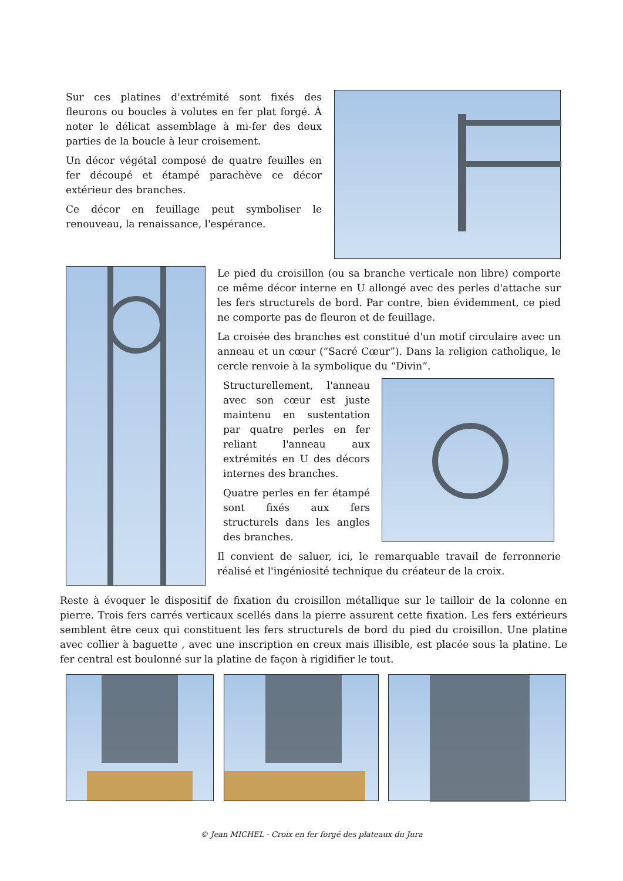Sur ces platines d'extrémité sont fixés des fleurons ou boucles à volutes en fer plat forgé. À noter le délicat assemblage à mi-fer des deux parties de la boucle à leur croisement.
Un décor végétal composé de quatre feuilles en fer découpé et étampé parachève ce décor extérieur des branches.
Ce décor en feuillage peut symboliser le renouveau, la renaissance, l'espérance.
Le pied du croisillon (ou sa branche verticale non libre) comporte ce même décor interne en U allongé avec des perles d'attache sur les fers structurels de bord. Par contre, bien évidemment, ce pied ne comporte pas de fleuron et de feuillage.
La croisée des branches est constitué d'un motif circulaire avec un anneau et un cœur (“Sacré Cœur”). Dans la religion catholique, le cercle renvoie à la symbolique du “Divin”.
Structurellement, l'anneau avec son cœur est juste maintenu en sustentation par quatre perles en fer reliant l'anneau aux extrémités en U des décors internes des branches.
Quatre perles en fer étampé sont fixés aux fers structurels dans les angles des branches.
Il convient de saluer, ici, le remarquable travail de ferronnerie réalisé et l'ingéniosité technique du créateur de la croix.
Reste à évoquer le dispositif de fixation du croisillon métallique sur le tailloir de la colonne en pierre. Trois fers carrés verticaux scellés dans la pierre assurent cette fixation. Les fers extérieurs semblent être ceux qui constituent les fers structurels de bord du pied du croisillon. Une platine avec collier à baguette , avec une inscription en creux mais illisible, est placée sous la platine. Le fer central est boulonné sur la platine de façon à rigidifier le tout.
© Jean MICHEL - Croix en fer forgé des plateaux du Jura